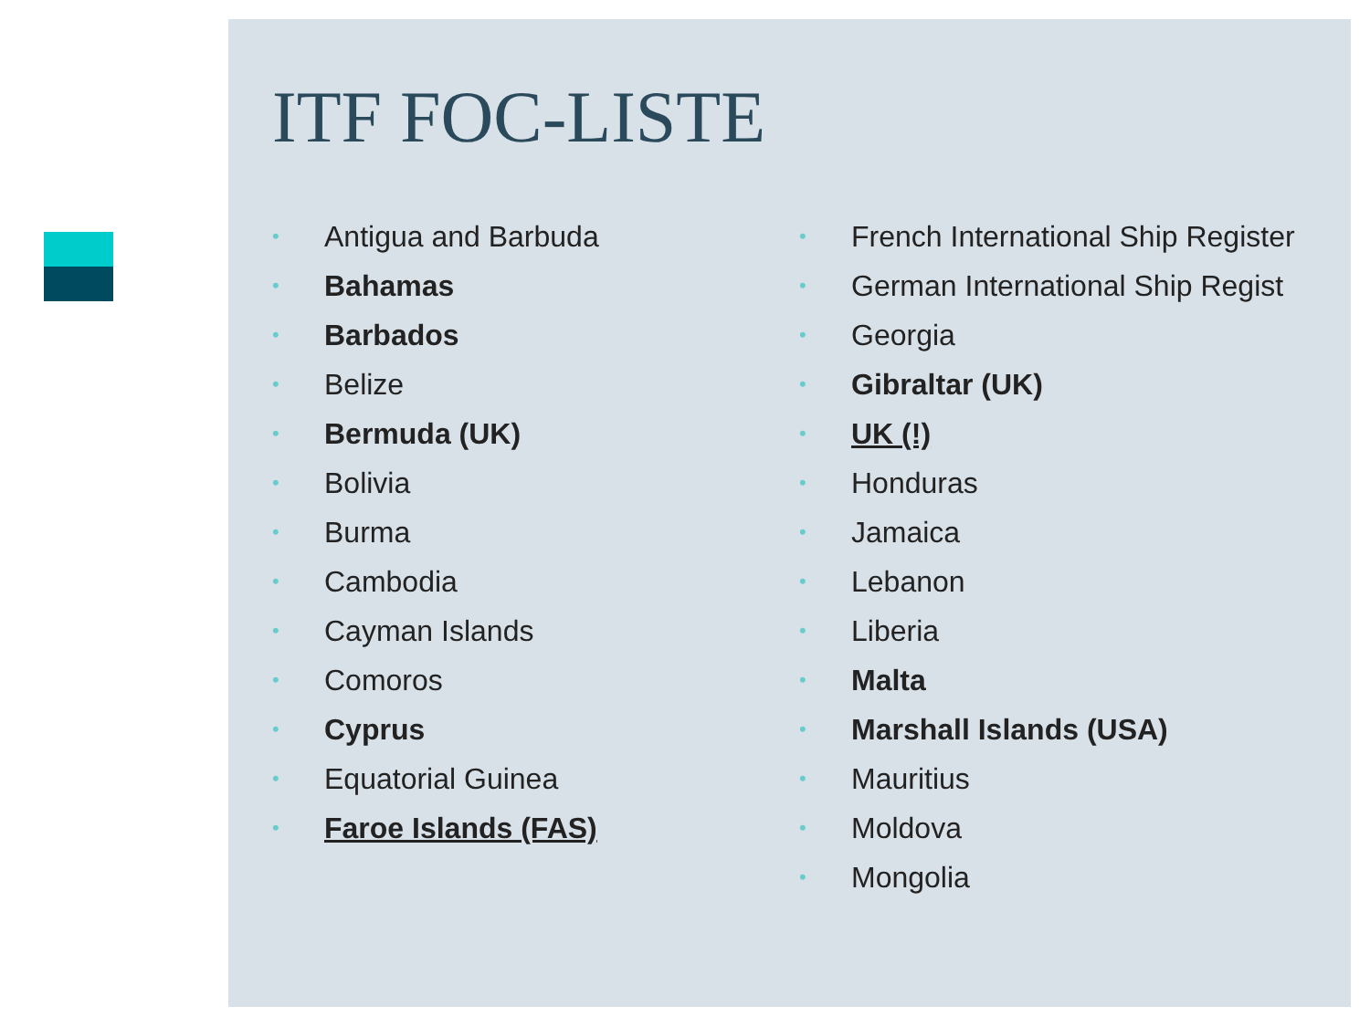ITF FOC-LISTE
• Antigua and Barbuda
• Bahamas
• Barbados
• Belize
• Bermuda (UK)
• Bolivia
• Burma
• Cambodia
• Cayman Islands
• Comoros
• Cyprus
• Equatorial Guinea
• Faroe Islands (FAS)
• French International Ship Register
• German International Ship Regist
• Georgia
• Gibraltar (UK)
• UK (!)
• Honduras
• Jamaica
• Lebanon
• Liberia
• Malta
• Marshall Islands (USA)
• Mauritius
• Moldova
• Mongolia